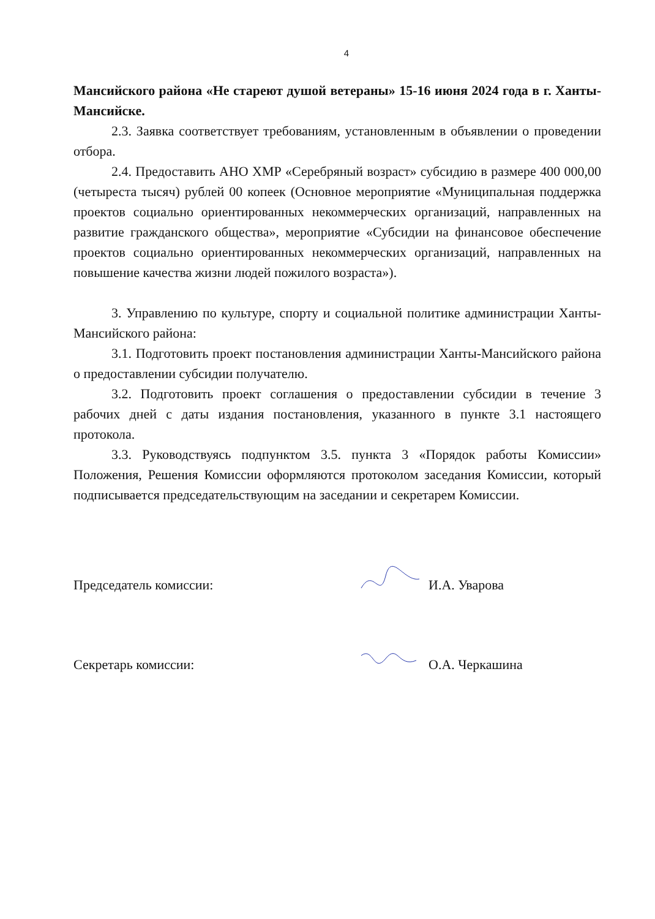4
Мансийского района «Не стареют душой ветераны» 15-16 июня 2024 года в г. Ханты-Мансийске.
2.3. Заявка соответствует требованиям, установленным в объявлении о проведении отбора.
2.4. Предоставить АНО ХМР «Серебряный возраст» субсидию в размере 400 000,00 (четыреста тысяч) рублей 00 копеек (Основное мероприятие «Муниципальная поддержка проектов социально ориентированных некоммерческих организаций, направленных на развитие гражданского общества», мероприятие «Субсидии на финансовое обеспечение проектов социально ориентированных некоммерческих организаций, направленных на повышение качества жизни людей пожилого возраста»).
3. Управлению по культуре, спорту и социальной политике администрации Ханты-Мансийского района:
3.1. Подготовить проект постановления администрации Ханты-Мансийского района о предоставлении субсидии получателю.
3.2. Подготовить проект соглашения о предоставлении субсидии в течение 3 рабочих дней с даты издания постановления, указанного в пункте 3.1 настоящего протокола.
3.3. Руководствуясь подпунктом 3.5. пункта 3 «Порядок работы Комиссии» Положения, Решения Комиссии оформляются протоколом заседания Комиссии, который подписывается председательствующим на заседании и секретарем Комиссии.
Председатель комиссии: И.А. Уваров​а
Секретарь комиссии: О.А. Черкашина